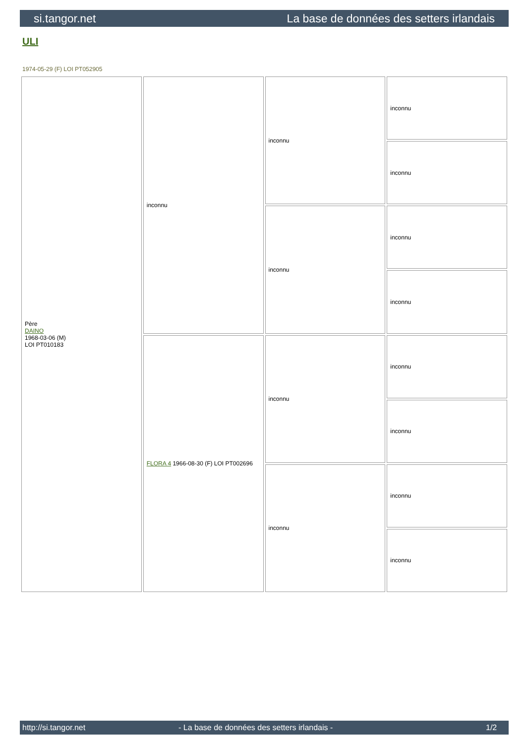si.tangor.net La base de données des setters irlandais
ULI
1974-05-29 (F) LOI PT052905
| Père DAINO 1968-03-06 (M) LOI PT010183 | inconnu | inconnu | inconnu |
| | | | inconnu |
| | | inconnu | inconnu |
| | | | inconnu |
| | FLORA 4 1966-08-30 (F) LOI PT002696 | inconnu | inconnu |
| | | | inconnu |
| | | inconnu | inconnu |
| | | | inconnu |
http://si.tangor.net - La base de données des setters irlandais - 1/2